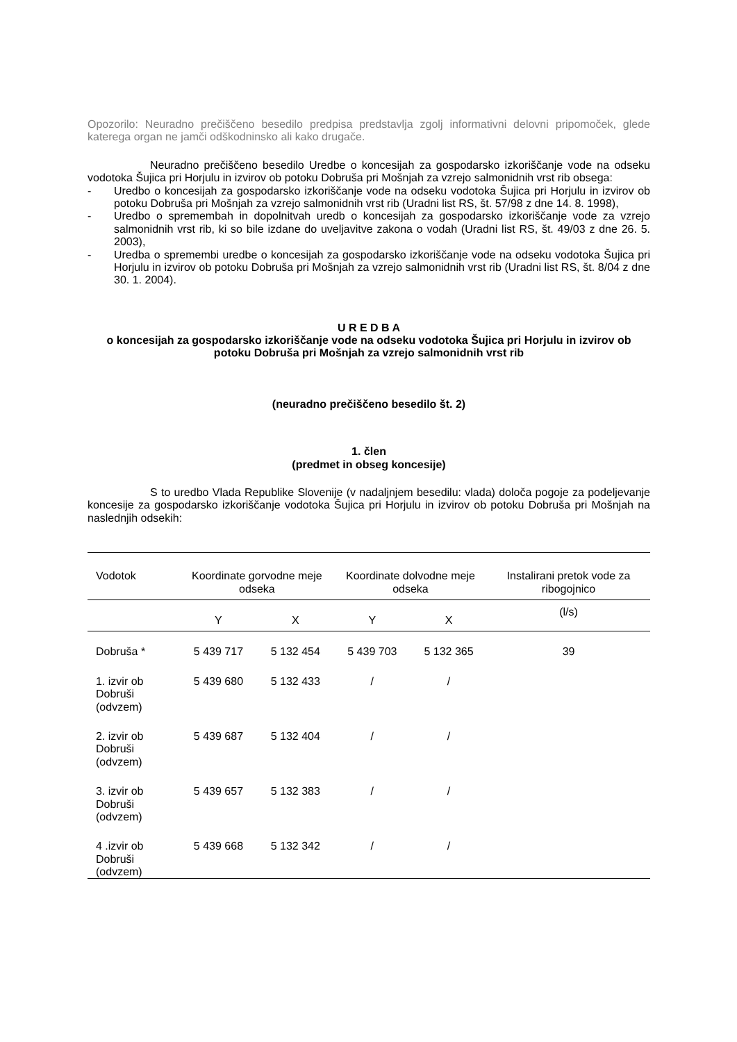Opozorilo: Neuradno prečiščeno besedilo predpisa predstavlja zgolj informativni delovni pripomoček, glede katerega organ ne jamči odškodninsko ali kako drugače.
Neuradno prečiščeno besedilo Uredbe o koncesijah za gospodarsko izkoriščanje vode na odseku vodotoka Šujica pri Horjulu in izvirov ob potoku Dobruša pri Mošnjah za vzrejo salmonidnih vrst rib obsega:
- Uredbo o koncesijah za gospodarsko izkoriščanje vode na odseku vodotoka Šujica pri Horjulu in izvirov ob potoku Dobruša pri Mošnjah za vzrejo salmonidnih vrst rib (Uradni list RS, št. 57/98 z dne 14. 8. 1998),
- Uredbo o spremembah in dopolnitvah uredb o koncesijah za gospodarsko izkoriščanje vode za vzrejo salmonidnih vrst rib, ki so bile izdane do uveljavitve zakona o vodah (Uradni list RS, št. 49/03 z dne 26. 5. 2003),
- Uredba o spremembi uredbe o koncesijah za gospodarsko izkoriščanje vode na odseku vodotoka Šujica pri Horjulu in izvirov ob potoku Dobruša pri Mošnjah za vzrejo salmonidnih vrst rib (Uradni list RS, št. 8/04 z dne 30. 1. 2004).
U R E D B A
o koncesijah za gospodarsko izkoriščanje vode na odseku vodotoka Šujica pri Horjulu in izvirov ob potoku Dobruša pri Mošnjah za vzrejo salmonidnih vrst rib
(neuradno prečiščeno besedilo št. 2)
1. člen
(predmet in obseg koncesije)
S to uredbo Vlada Republike Slovenije (v nadaljnjem besedilu: vlada) določa pogoje za podeljevanje koncesije za gospodarsko izkoriščanje vodotoka Šujica pri Horjulu in izvirov ob potoku Dobruša pri Mošnjah na naslednjih odsekih:
| Vodotok | Koordinate gorvodne meje odseka | | Koordinate dolvodne meje odseka | | Instalirani pretok vode za ribogojnico |
| --- | --- | --- | --- | --- | --- |
| | Y | X | Y | X | (l/s) |
| Dobruša * | 5 439 717 | 5 132 454 | 5 439 703 | 5 132 365 | 39 |
| 1. izvir ob Dobruši (odvzem) | 5 439 680 | 5 132 433 | / | / | |
| 2. izvir ob Dobruši (odvzem) | 5 439 687 | 5 132 404 | / | / | |
| 3. izvir ob Dobruši (odvzem) | 5 439 657 | 5 132 383 | / | / | |
| 4 .izvir ob Dobruši (odvzem) | 5 439 668 | 5 132 342 | / | / | |